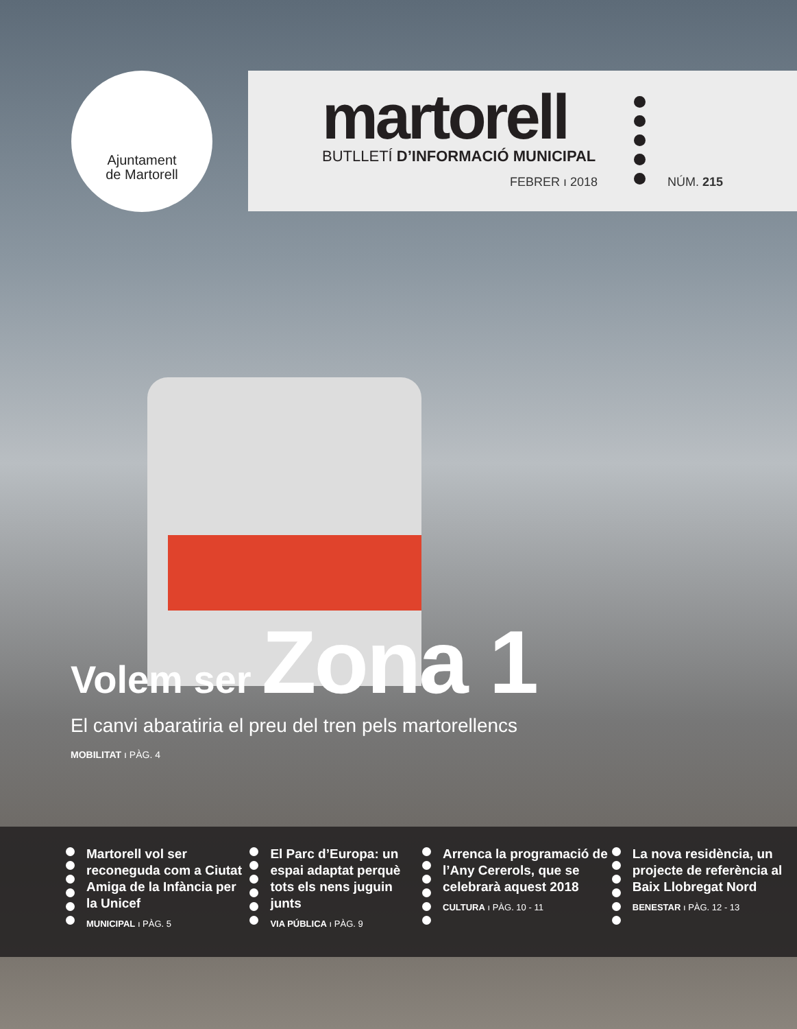Ajuntament
de Martorell
martorell
BUTLLETÍ D’INFORMACIÓ MUNICIPAL
FEBRER ı 2018 NÚM. 215
Volem ser Zona 1
El canvi abaratiria el preu del tren pels martorellencs
MOBILITAT ı PÀG. 4
Martorell vol ser reconeguda com a Ciutat Amiga de la Infància per la Unicef
MUNICIPAL ı PÀG. 5
El Parc d’Europa: un espai adaptat perquè tots els nens juguin junts
VIA PÚBLICA ı PÀG. 9
Arrenca la programació de l’Any Cererols, que se celebrarà aquest 2018
CULTURA ı PÀG. 10 - 11
La nova residència, un projecte de referència al Baix Llobregat Nord
BENESTAR ı PÀG. 12 - 13